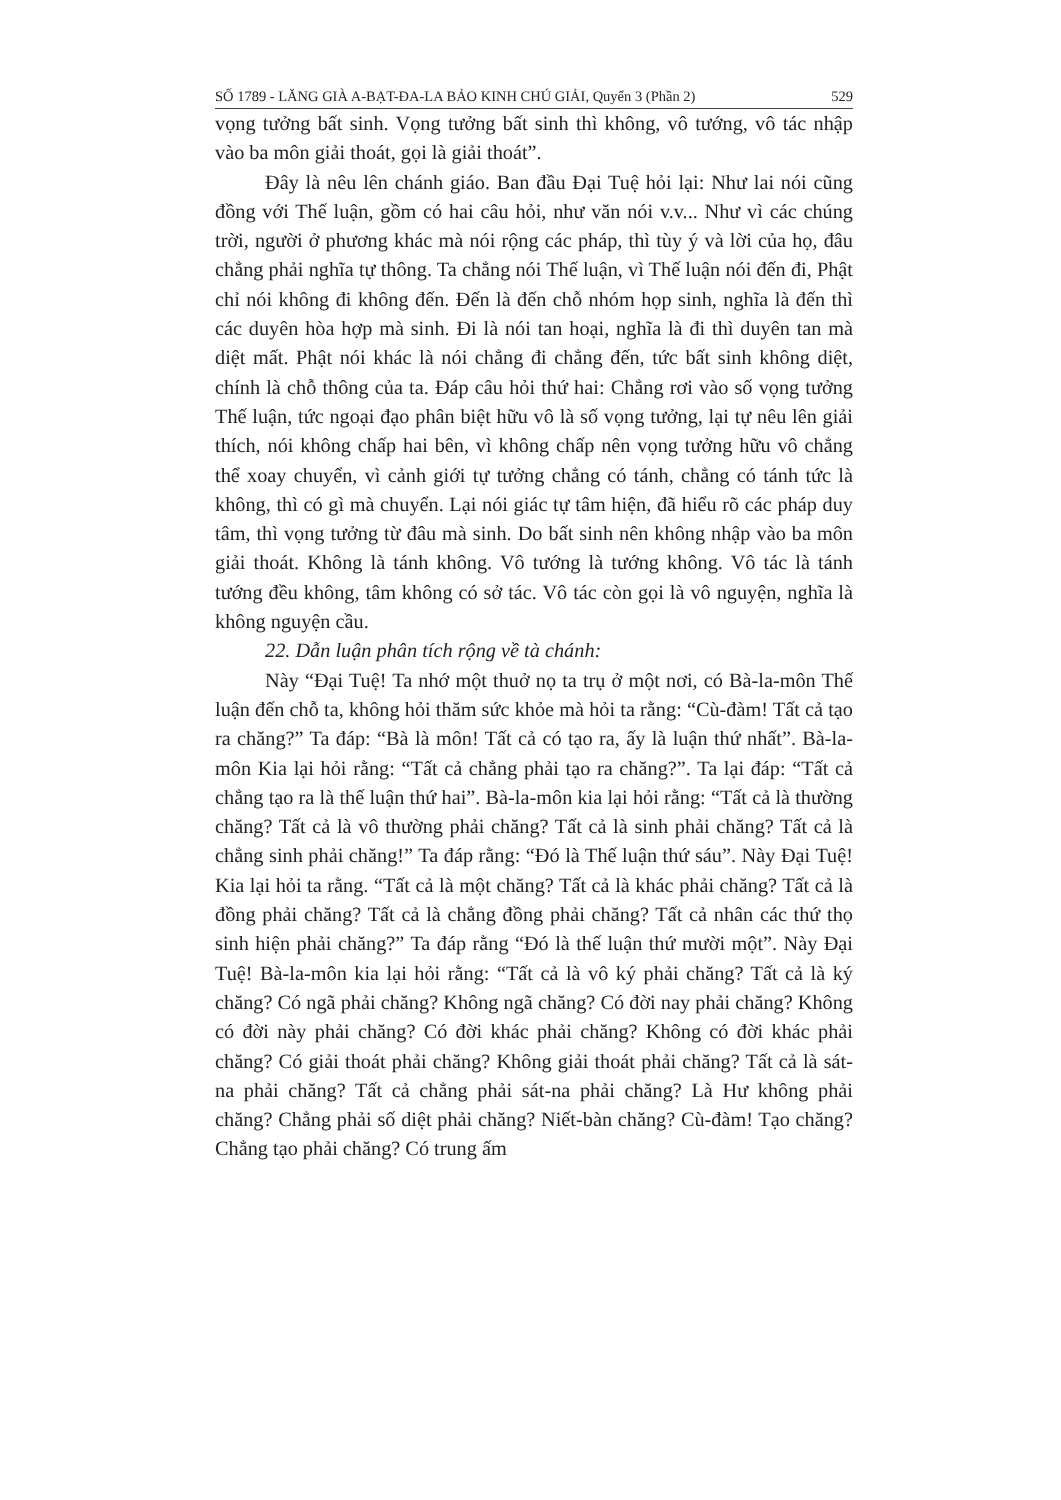SỐ 1789 - LĂNG GIÀ A-BẠT-ĐA-LA BẢO KINH CHÚ GIẢI, Quyển 3 (Phần 2) 529
vọng tưởng bất sinh. Vọng tưởng bất sinh thì không, vô tướng, vô tác nhập vào ba môn giải thoát, gọi là giải thoát”.
Đây là nêu lên chánh giáo. Ban đầu Đại Tuệ hỏi lại: Như lai nói cũng đồng với Thế luận, gồm có hai câu hỏi, như văn nói v.v... Như vì các chúng trời, người ở phương khác mà nói rộng các pháp, thì tùy ý và lời của họ, đâu chẳng phải nghĩa tự thông. Ta chẳng nói Thế luận, vì Thế luận nói đến đi, Phật chỉ nói không đi không đến. Đến là đến chỗ nhóm họp sinh, nghĩa là đến thì các duyên hòa hợp mà sinh. Đi là nói tan hoại, nghĩa là đi thì duyên tan mà diệt mất. Phật nói khác là nói chẳng đi chẳng đến, tức bất sinh không diệt, chính là chỗ thông của ta. Đáp câu hỏi thứ hai: Chẳng rơi vào số vọng tưởng Thế luận, tức ngoại đạo phân biệt hữu vô là số vọng tưởng, lại tự nêu lên giải thích, nói không chấp hai bên, vì không chấp nên vọng tưởng hữu vô chẳng thể xoay chuyển, vì cảnh giới tự tưởng chẳng có tánh, chẳng có tánh tức là không, thì có gì mà chuyển. Lại nói giác tự tâm hiện, đã hiểu rõ các pháp duy tâm, thì vọng tưởng từ đâu mà sinh. Do bất sinh nên không nhập vào ba môn giải thoát. Không là tánh không. Vô tướng là tướng không. Vô tác là tánh tướng đều không, tâm không có sở tác. Vô tác còn gọi là vô nguyện, nghĩa là không nguyện cầu.
22. Dẫn luận phân tích rộng về tà chánh:
Này “Đại Tuệ! Ta nhớ một thuở nọ ta trụ ở một nơi, có Bà-la-môn Thế luận đến chỗ ta, không hỏi thăm sức khỏe mà hỏi ta rằng: “Cù-đàm! Tất cả tạo ra chăng?” Ta đáp: “Bà là môn! Tất cả có tạo ra, ấy là luận thứ nhất”. Bà-la-môn Kia lại hỏi rằng: “Tất cả chẳng phải tạo ra chăng?”. Ta lại đáp: “Tất cả chẳng tạo ra là thế luận thứ hai”. Bà-la-môn kia lại hỏi rằng: “Tất cả là thường chăng? Tất cả là vô thường phải chăng? Tất cả là sinh phải chăng? Tất cả là chẳng sinh phải chăng!” Ta đáp rằng: “Đó là Thế luận thứ sáu”. Này Đại Tuệ! Kia lại hỏi ta rằng. “Tất cả là một chăng? Tất cả là khác phải chăng? Tất cả là đồng phải chăng? Tất cả là chẳng đồng phải chăng? Tất cả nhân các thứ thọ sinh hiện phải chăng?” Ta đáp rằng “Đó là thế luận thứ mười một”. Này Đại Tuệ! Bà-la-môn kia lại hỏi rằng: “Tất cả là vô ký phải chăng? Tất cả là ký chăng? Có ngã phải chăng? Không ngã chăng? Có đời nay phải chăng? Không có đời này phải chăng? Có đời khác phải chăng? Không có đời khác phải chăng? Có giải thoát phải chăng? Không giải thoát phải chăng? Tất cả là sát-na phải chăng? Tất cả chẳng phải sát-na phải chăng? Là Hư không phải chăng? Chẳng phải số diệt phải chăng? Niết-bàn chăng? Cù-đàm! Tạo chăng? Chẳng tạo phải chăng? Có trung ấm